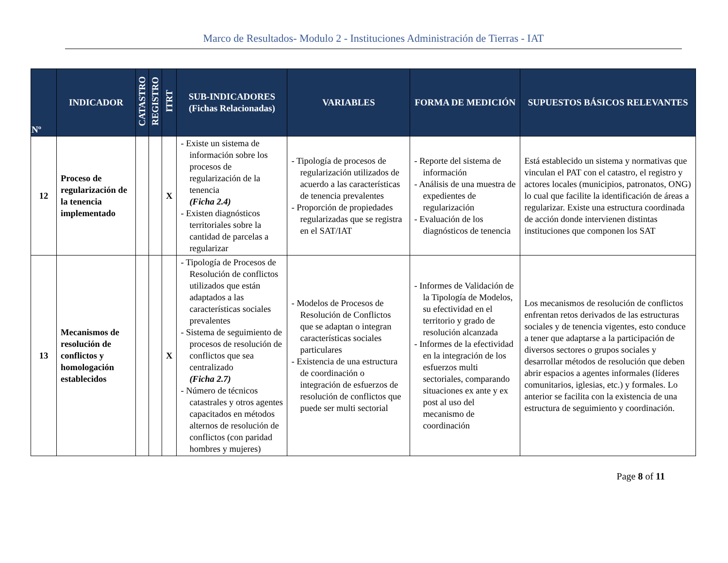Marco de Resultados- Modulo 2 - Instituciones Administración de Tierras - IAT
| Nº | INDICADOR | CATASTRO | REGISTRO | ITRT | SUB-INDICADORES (Fichas Relacionadas) | VARIABLES | FORMA DE MEDICIÓN | SUPUESTOS BÁSICOS RELEVANTES |
| --- | --- | --- | --- | --- | --- | --- | --- | --- |
| 12 | Proceso de regularización de la tenencia implementado | | | X | - Existe un sistema de información sobre los procesos de regularización de la tenencia (Ficha 2.4) - Existen diagnósticos territoriales sobre la cantidad de parcelas a regularizar | - Tipología de procesos de regularización utilizados de acuerdo a las características de tenencia prevalentes - Proporción de propiedades regularizadas que se registra en el SAT/IAT | - Reporte del sistema de información - Análisis de una muestra de expedientes de regularización - Evaluación de los diagnósticos de tenencia | Está establecido un sistema y normativas que vinculan el PAT con el catastro, el registro y actores locales (municipios, patronatos, ONG) lo cual que facilite la identificación de áreas a regularizar. Existe una estructura coordinada de acción donde intervienen distintas instituciones que componen los SAT |
| 13 | Mecanismos de resolución de conflictos y homologación establecidos | | | X | - Tipología de Procesos de Resolución de conflictos utilizados que están adaptados a las características sociales prevalentes - Sistema de seguimiento de procesos de resolución de conflictos que sea centralizado (Ficha 2.7) - Número de técnicos catastrales y otros agentes capacitados en métodos alternos de resolución de conflictos (con paridad hombres y mujeres) | - Modelos de Procesos de Resolución de Conflictos que se adaptan o integran características sociales particulares - Existencia de una estructura de coordinación o integración de esfuerzos de resolución de conflictos que puede ser multi sectorial | - Informes de Validación de la Tipología de Modelos, su efectividad en el territorio y grado de resolución alcanzada - Informes de la efectividad en la integración de los esfuerzos multi sectoriales, comparando situaciones ex ante y ex post al uso del mecanismo de coordinación | Los mecanismos de resolución de conflictos enfrentan retos derivados de las estructuras sociales y de tenencia vigentes, esto conduce a tener que adaptarse a la participación de diversos sectores o grupos sociales y desarrollar métodos de resolución que deben abrir espacios a agentes informales (líderes comunitarios, iglesias, etc.) y formales. Lo anterior se facilita con la existencia de una estructura de seguimiento y coordinación. |
Page 8 of 11